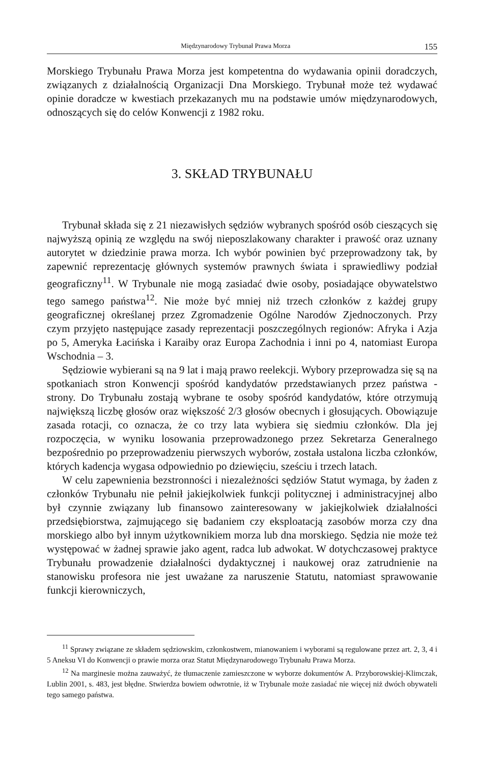Międzynarodowy Trybunał Prawa Morza 155
Morskiego Trybunału Prawa Morza jest kompetentna do wydawania opinii doradczych, związanych z działalnością Organizacji Dna Morskiego. Trybunał może też wydawać opinie doradcze w kwestiach przekazanych mu na podstawie umów międzynarodowych, odnoszących się do celów Konwencji z 1982 roku.
3. SKŁAD TRYBUNAŁU
Trybunał składa się z 21 niezawisłych sędziów wybranych spośród osób cieszących się najwyższą opinią ze względu na swój nieposzlakowany charakter i prawość oraz uznany autorytet w dziedzinie prawa morza. Ich wybór powinien być przeprowadzony tak, by zapewnić reprezentację głównych systemów prawnych świata i sprawiedliwy podział geograficzny<sup>11</sup>. W Trybunale nie mogą zasiadać dwie osoby, posiadające obywatelstwo tego samego państwa<sup>12</sup>. Nie może być mniej niż trzech członków z każdej grupy geograficznej określanej przez Zgromadzenie Ogólne Narodów Zjednoczonych. Przy czym przyjęto następujące zasady reprezentacji poszczególnych regionów: Afryka i Azja po 5, Ameryka Łacińska i Karaiby oraz Europa Zachodnia i inni po 4, natomiast Europa Wschodnia – 3.
Sędziowie wybierani są na 9 lat i mają prawo reelekcji. Wybory przeprowadza się są na spotkaniach stron Konwencji spośród kandydatów przedstawianych przez państwa - strony. Do Trybunału zostają wybrane te osoby spośród kandydatów, które otrzymują największą liczbę głosów oraz większość 2/3 głosów obecnych i głosujących. Obowiązuje zasada rotacji, co oznacza, że co trzy lata wybiera się siedmiu członków. Dla jej rozpoczęcia, w wyniku losowania przeprowadzonego przez Sekretarza Generalnego bezpośrednio po przeprowadzeniu pierwszych wyborów, została ustalona liczba członków, których kadencja wygasa odpowiednio po dziewięciu, sześciu i trzech latach.
W celu zapewnienia bezstronności i niezależności sędziów Statut wymaga, by żaden z członków Trybunału nie pełnił jakiejkolwiek funkcji politycznej i administracyjnej albo był czynnie związany lub finansowo zainteresowany w jakiejkolwiek działalności przedsiębiorstwa, zajmującego się badaniem czy eksploatacją zasobów morza czy dna morskiego albo był innym użytkownikiem morza lub dna morskiego. Sędzia nie może też występować w żadnej sprawie jako agent, radca lub adwokat. W dotychczasowej praktyce Trybunału prowadzenie działalności dydaktycznej i naukowej oraz zatrudnienie na stanowisku profesora nie jest uważane za naruszenie Statutu, natomiast sprawowanie funkcji kierowniczych,
<sup>11</sup> Sprawy związane ze składem sędziowskim, członkostwem, mianowaniem i wyborami są regulowane przez art. 2, 3, 4 i 5 Aneksu VI do Konwencji o prawie morza oraz Statut Międzynarodowego Trybunału Prawa Morza.
<sup>12</sup> Na marginesie można zauważyć, że tłumaczenie zamieszczone w wyborze dokumentów A. Przyborowskiej-Klimczak, Lublin 2001, s. 483, jest błędne. Stwierdza bowiem odwrotnie, iż w Trybunale może zasiadać nie więcej niż dwóch obywateli tego samego państwa.